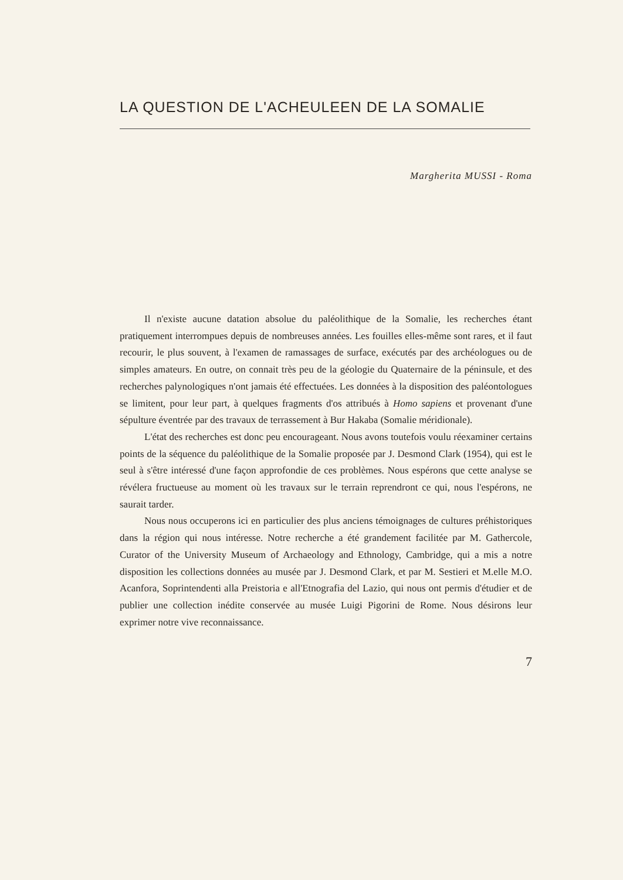LA QUESTION DE L'ACHEULEEN DE LA SOMALIE
Margherita MUSSI - Roma
Il n'existe aucune datation absolue du paléolithique de la Somalie, les recherches étant pratiquement interrompues depuis de nombreuses années. Les fouilles elles-même sont rares, et il faut recourir, le plus souvent, à l'examen de ramassages de surface, exécutés par des archéologues ou de simples amateurs. En outre, on connait très peu de la géologie du Quaternaire de la péninsule, et des recherches palynologiques n'ont jamais été effectuées. Les données à la disposition des paléontologues se limitent, pour leur part, à quelques fragments d'os attribués à Homo sapiens et provenant d'une sépulture éventrée par des travaux de terrassement à Bur Hakaba (Somalie méridionale).
L'état des recherches est donc peu encourageant. Nous avons toutefois voulu réexaminer certains points de la séquence du paléolithique de la Somalie proposée par J. Desmond Clark (1954), qui est le seul à s'être intéressé d'une façon approfondie de ces problèmes. Nous espérons que cette analyse se révélera fructueuse au moment où les travaux sur le terrain reprendront ce qui, nous l'espérons, ne saurait tarder.
Nous nous occuperons ici en particulier des plus anciens témoignages de cultures préhistoriques dans la région qui nous intéresse. Notre recherche a été grandement facilitée par M. Gathercole, Curator of the University Museum of Archaeology and Ethnology, Cambridge, qui a mis a notre disposition les collections données au musée par J. Desmond Clark, et par M. Sestieri et M.elle M.O. Acanfora, Soprintendenti alla Preistoria e all'Etnografia del Lazio, qui nous ont permis d'étudier et de publier une collection inédite conservée au musée Luigi Pigorini de Rome. Nous désirons leur exprimer notre vive reconnaissance.
7